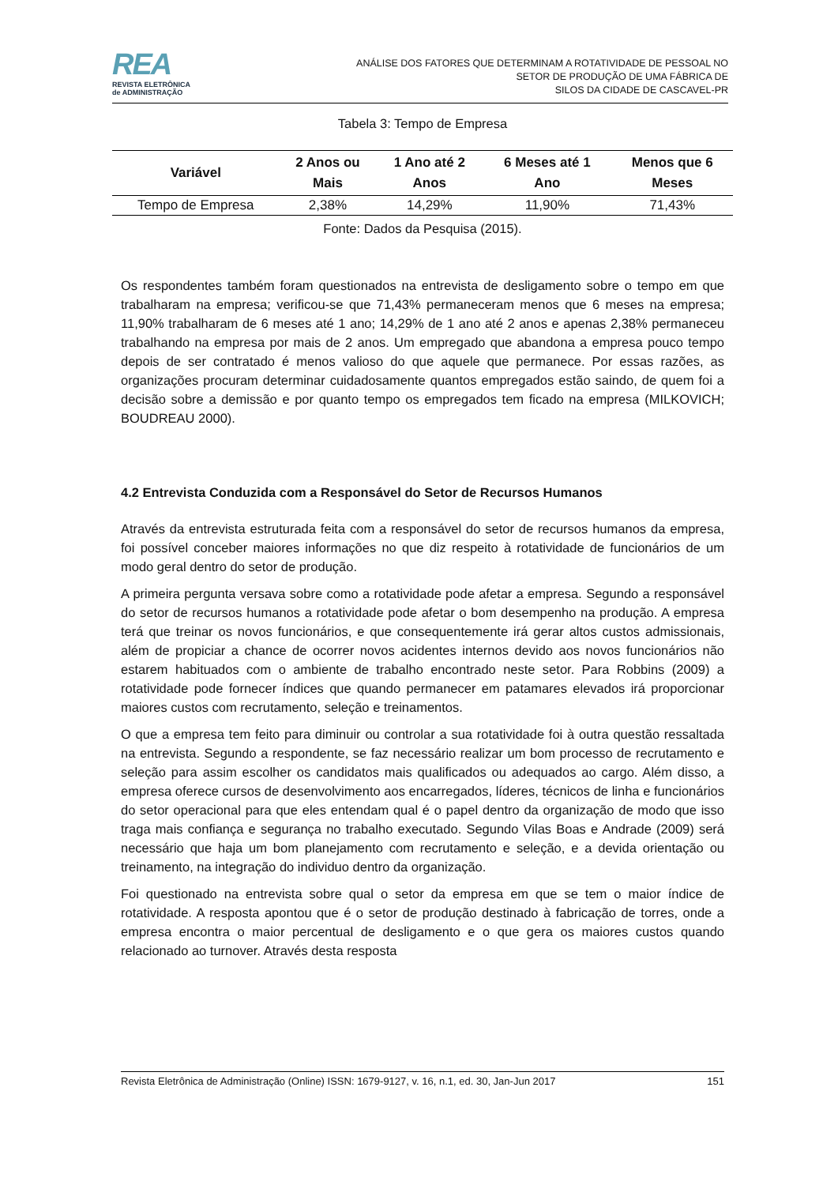REA
REVISTA ELETRÔNICA
de ADMINISTRAÇÃO
ANÁLISE DOS FATORES QUE DETERMINAM A ROTATIVIDADE DE PESSOAL NO
SETOR DE PRODUÇÃO DE UMA FÁBRICA DE
SILOS DA CIDADE DE CASCAVEL-PR
Tabela 3: Tempo de Empresa
| Variável | 2 Anos ou Mais | 1 Ano até 2 Anos | 6 Meses até 1 Ano | Menos que 6 Meses |
| --- | --- | --- | --- | --- |
| Tempo de Empresa | 2,38% | 14,29% | 11,90% | 71,43% |
Fonte: Dados da Pesquisa (2015).
Os respondentes também foram questionados na entrevista de desligamento sobre o tempo em que trabalharam na empresa; verificou-se que 71,43% permaneceram menos que 6 meses na empresa; 11,90% trabalharam de 6 meses até 1 ano; 14,29% de 1 ano até 2 anos e apenas 2,38% permaneceu trabalhando na empresa por mais de 2 anos. Um empregado que abandona a empresa pouco tempo depois de ser contratado é menos valioso do que aquele que permanece. Por essas razões, as organizações procuram determinar cuidadosamente quantos empregados estão saindo, de quem foi a decisão sobre a demissão e por quanto tempo os empregados tem ficado na empresa (MILKOVICH; BOUDREAU 2000).
4.2 Entrevista Conduzida com a Responsável do Setor de Recursos Humanos
Através da entrevista estruturada feita com a responsável do setor de recursos humanos da empresa, foi possível conceber maiores informações no que diz respeito à rotatividade de funcionários de um modo geral dentro do setor de produção.
A primeira pergunta versava sobre como a rotatividade pode afetar a empresa. Segundo a responsável do setor de recursos humanos a rotatividade pode afetar o bom desempenho na produção. A empresa terá que treinar os novos funcionários, e que consequentemente irá gerar altos custos admissionais, além de propiciar a chance de ocorrer novos acidentes internos devido aos novos funcionários não estarem habituados com o ambiente de trabalho encontrado neste setor. Para Robbins (2009) a rotatividade pode fornecer índices que quando permanecer em patamares elevados irá proporcionar maiores custos com recrutamento, seleção e treinamentos.
O que a empresa tem feito para diminuir ou controlar a sua rotatividade foi à outra questão ressaltada na entrevista. Segundo a respondente, se faz necessário realizar um bom processo de recrutamento e seleção para assim escolher os candidatos mais qualificados ou adequados ao cargo. Além disso, a empresa oferece cursos de desenvolvimento aos encarregados, líderes, técnicos de linha e funcionários do setor operacional para que eles entendam qual é o papel dentro da organização de modo que isso traga mais confiança e segurança no trabalho executado. Segundo Vilas Boas e Andrade (2009) será necessário que haja um bom planejamento com recrutamento e seleção, e a devida orientação ou treinamento, na integração do individuo dentro da organização.
Foi questionado na entrevista sobre qual o setor da empresa em que se tem o maior índice de rotatividade. A resposta apontou que é o setor de produção destinado à fabricação de torres, onde a empresa encontra o maior percentual de desligamento e o que gera os maiores custos quando relacionado ao turnover. Através desta resposta
Revista Eletrônica de Administração (Online) ISSN: 1679-9127, v. 16, n.1, ed. 30, Jan-Jun 2017 151